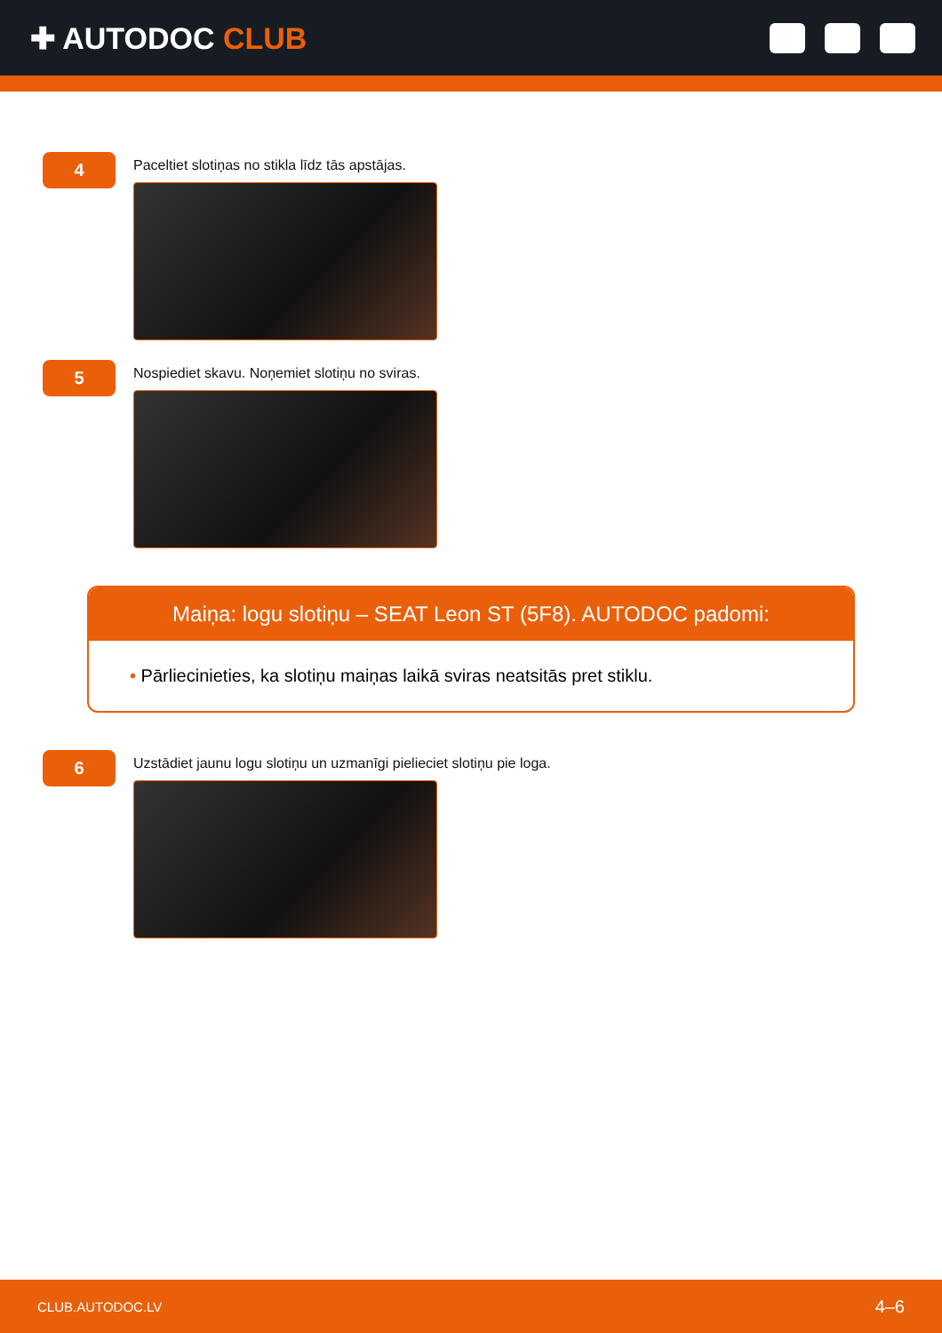✚ AUTODOC CLUB
4
Paceltiet slotiņas no stikla līdz tās apstājas.
5
Nospiediet skavu. Noņemiet slotiņu no sviras.
Maiņa: logu slotiņu – SEAT Leon ST (5F8). AUTODOC padomi:
• Pārliecinieties, ka slotiņu maiņas laikā sviras neatsitās pret stiklu.
6
Uzstādiet jaunu logu slotiņu un uzmanīgi pielieciet slotiņu pie loga.
CLUB.AUTODOC.LV 4–6